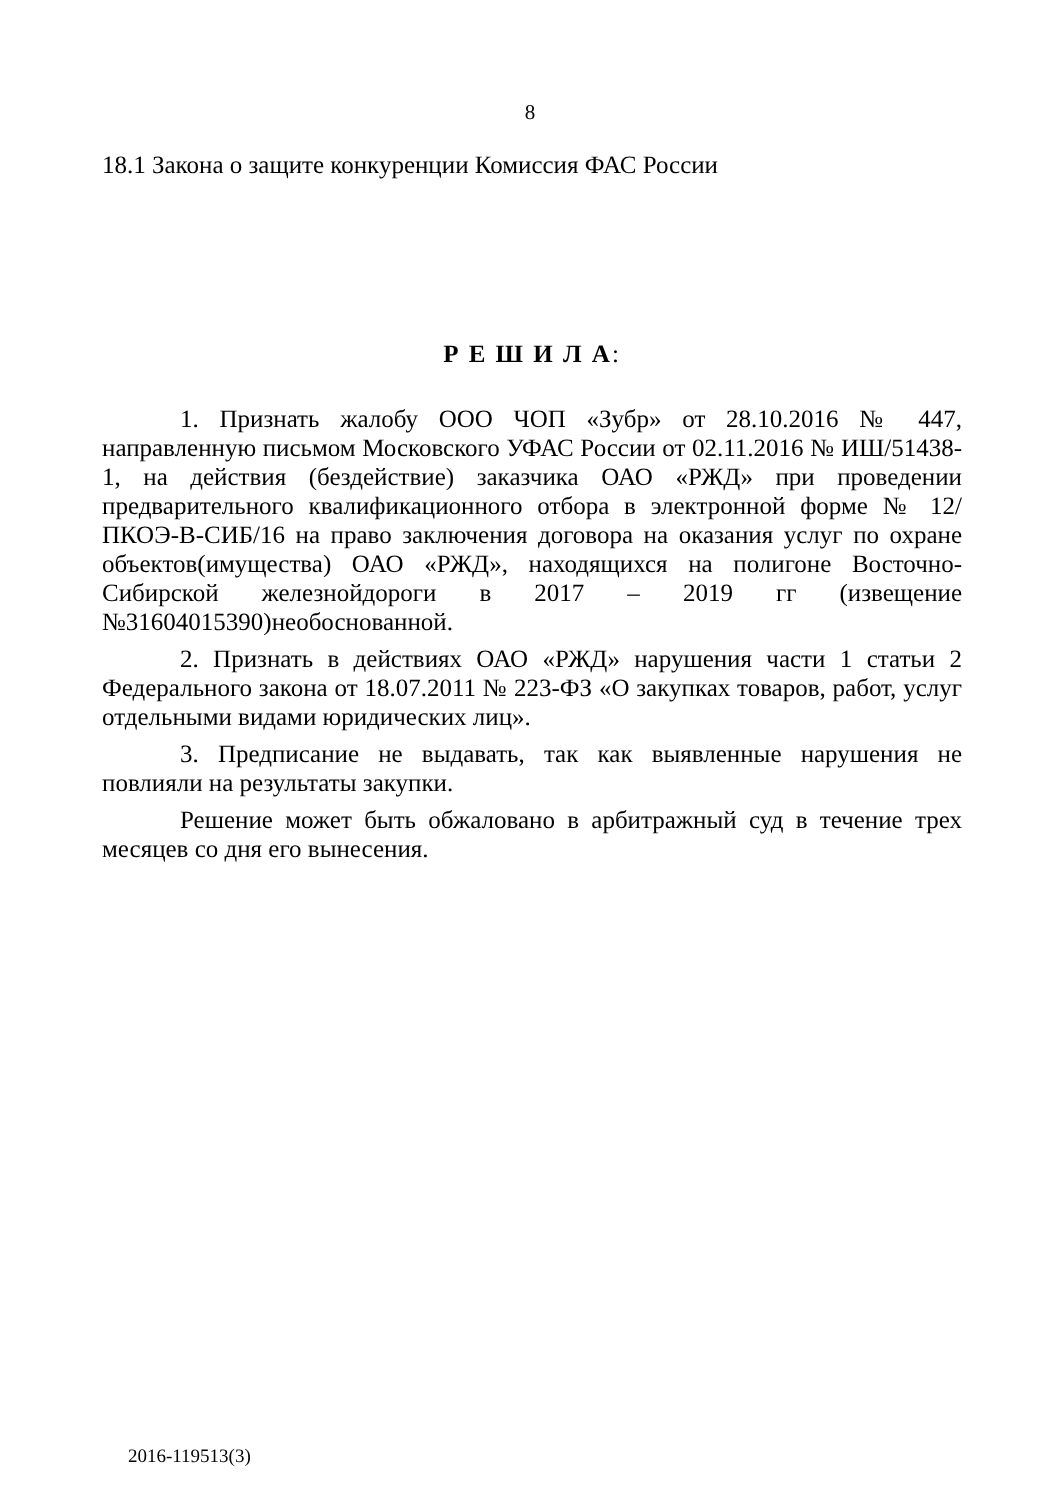8
18.1 Закона о защите конкуренции Комиссия ФАС России
Р Е Ш И Л А:
1. Признать жалобу ООО ЧОП «Зубр» от 28.10.2016 № 447, направленную письмом Московского УФАС России от 02.11.2016 № ИШ/51438-1, на действия (бездействие) заказчика ОАО «РЖД» при проведении предварительного квалификационного отбора в электронной форме № 12/ПКОЭ-В-СИБ/16 на право заключения договора на оказания услуг по охране объектов(имущества) ОАО «РЖД», находящихся на полигоне Восточно-Сибирской железнойдороги в 2017 – 2019 гг (извещение №31604015390)необоснованной.
2. Признать в действиях ОАО «РЖД» нарушения части 1 статьи 2 Федерального закона от 18.07.2011 № 223-ФЗ «О закупках товаров, работ, услуг отдельными видами юридических лиц».
3. Предписание не выдавать, так как выявленные нарушения не повлияли на результаты закупки.
Решение может быть обжаловано в арбитражный суд в течение трех месяцев со дня его вынесения.
2016-119513(3)